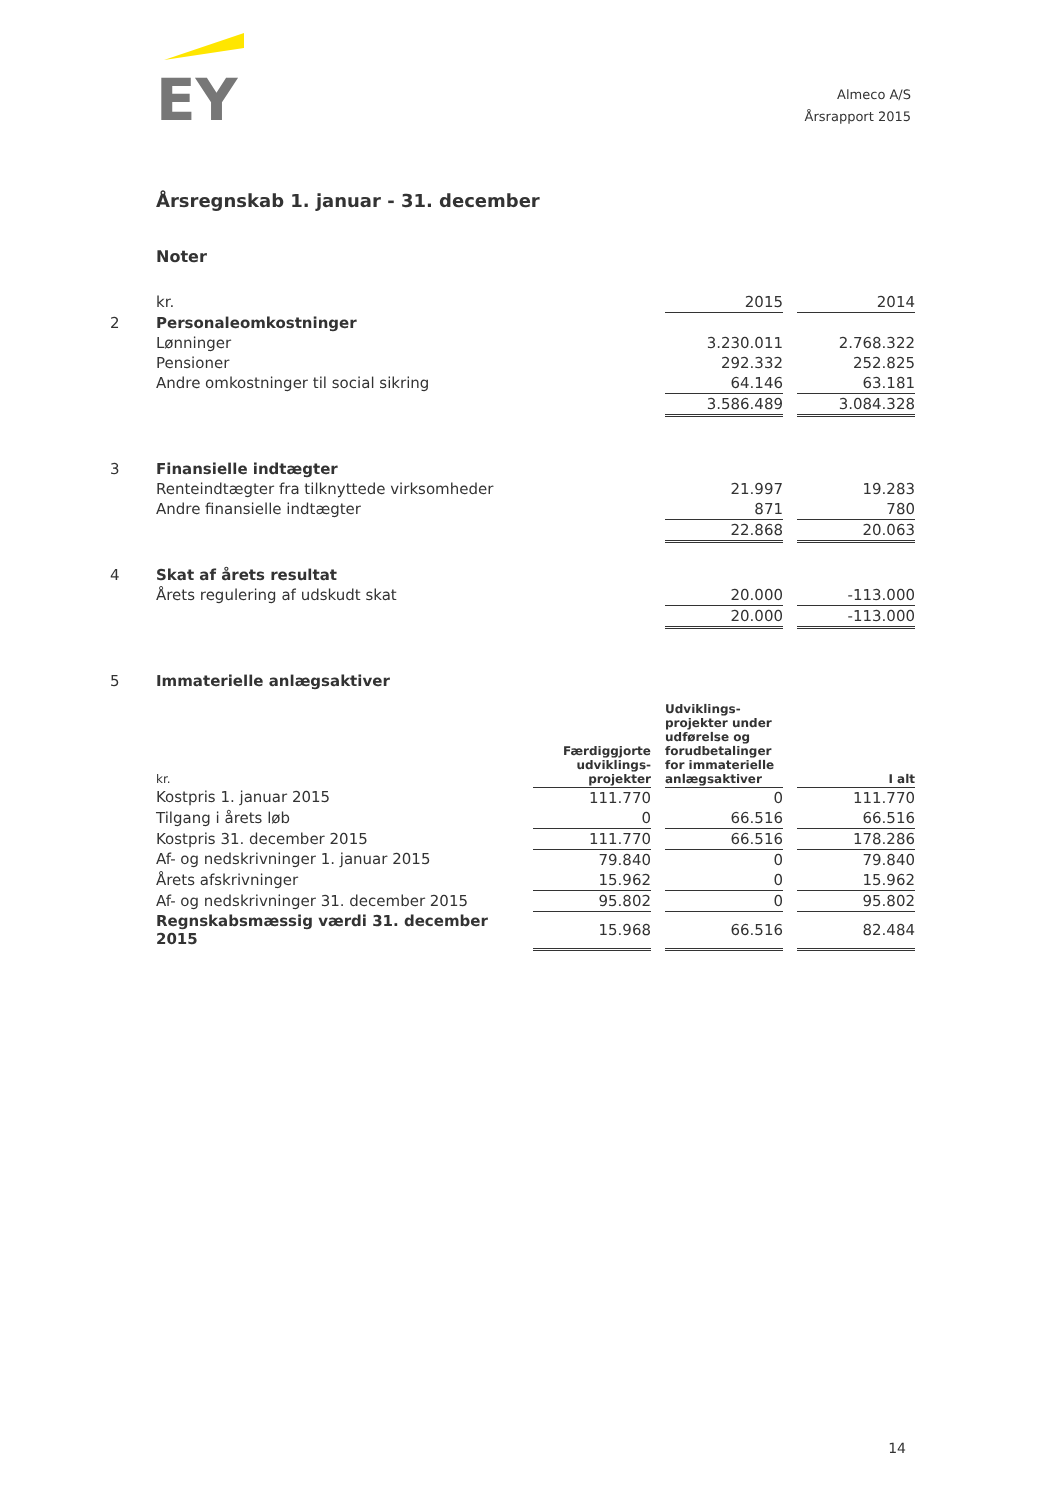EY
Almeco A/S
Årsrapport 2015
Årsregnskab 1. januar - 31. december
Noter
| | kr. | 2015 | | 2014 |
| 2 | Personaleomkostninger | | | |
| | Lønninger | 3.230.011 | | 2.768.322 |
| | Pensioner | 292.332 | | 252.825 |
| | Andre omkostninger til social sikring | 64.146 | | 63.181 |
| | | 3.586.489 | | 3.084.328 |
| 3 | Finansielle indtægter | | | |
| | Renteindtægter fra tilknyttede virksomheder | 21.997 | | 19.283 |
| | Andre finansielle indtægter | 871 | | 780 |
| | | 22.868 | | 20.063 |
| 4 | Skat af årets resultat | | | |
| | Årets regulering af udskudt skat | 20.000 | | -113.000 |
| | | 20.000 | | -113.000 |
| 5 | Immaterielle anlægsaktiver | | | |
| | kr. | Færdiggjorte udviklings-projekter | | Udviklings-projekter under udførelse og forudbetalinger for immaterielle anlægsaktiver | | I alt |
| | Kostpris 1. januar 2015 | 111.770 | | 0 | | 111.770 |
| | Tilgang i årets løb | 0 | | 66.516 | | 66.516 |
| | Kostpris 31. december 2015 | 111.770 | | 66.516 | | 178.286 |
| | Af- og nedskrivninger 1. januar 2015 | 79.840 | | 0 | | 79.840 |
| | Årets afskrivninger | 15.962 | | 0 | | 15.962 |
| | Af- og nedskrivninger 31. december 2015 | 95.802 | | 0 | | 95.802 |
| | Regnskabsmæssig værdi 31. december 2015 | 15.968 | | 66.516 | | 82.484 |
14